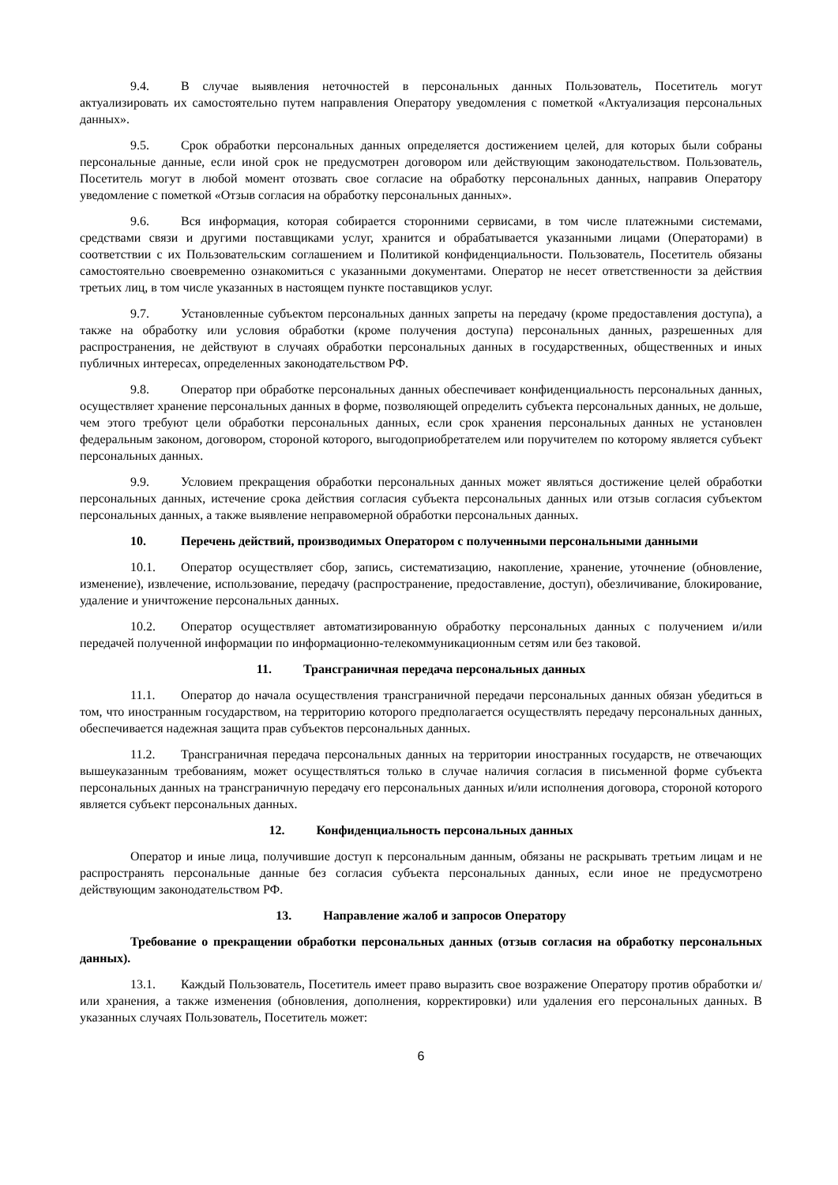9.4. В случае выявления неточностей в персональных данных Пользователь, Посетитель могут актуализировать их самостоятельно путем направления Оператору уведомления с пометкой «Актуализация персональных данных».
9.5. Срок обработки персональных данных определяется достижением целей, для которых были собраны персональные данные, если иной срок не предусмотрен договором или действующим законодательством. Пользователь, Посетитель могут в любой момент отозвать свое согласие на обработку персональных данных, направив Оператору уведомление с пометкой «Отзыв согласия на обработку персональных данных».
9.6. Вся информация, которая собирается сторонними сервисами, в том числе платежными системами, средствами связи и другими поставщиками услуг, хранится и обрабатывается указанными лицами (Операторами) в соответствии с их Пользовательским соглашением и Политикой конфиденциальности. Пользователь, Посетитель обязаны самостоятельно своевременно ознакомиться с указанными документами. Оператор не несет ответственности за действия третьих лиц, в том числе указанных в настоящем пункте поставщиков услуг.
9.7. Установленные субъектом персональных данных запреты на передачу (кроме предоставления доступа), а также на обработку или условия обработки (кроме получения доступа) персональных данных, разрешенных для распространения, не действуют в случаях обработки персональных данных в государственных, общественных и иных публичных интересах, определенных законодательством РФ.
9.8. Оператор при обработке персональных данных обеспечивает конфиденциальность персональных данных, осуществляет хранение персональных данных в форме, позволяющей определить субъекта персональных данных, не дольше, чем этого требуют цели обработки персональных данных, если срок хранения персональных данных не установлен федеральным законом, договором, стороной которого, выгодоприобретателем или поручителем по которому является субъект персональных данных.
9.9. Условием прекращения обработки персональных данных может являться достижение целей обработки персональных данных, истечение срока действия согласия субъекта персональных данных или отзыв согласия субъектом персональных данных, а также выявление неправомерной обработки персональных данных.
10. Перечень действий, производимых Оператором с полученными персональными данными
10.1. Оператор осуществляет сбор, запись, систематизацию, накопление, хранение, уточнение (обновление, изменение), извлечение, использование, передачу (распространение, предоставление, доступ), обезличивание, блокирование, удаление и уничтожение персональных данных.
10.2. Оператор осуществляет автоматизированную обработку персональных данных с получением и/или передачей полученной информации по информационно-телекоммуникационным сетям или без таковой.
11. Трансграничная передача персональных данных
11.1. Оператор до начала осуществления трансграничной передачи персональных данных обязан убедиться в том, что иностранным государством, на территорию которого предполагается осуществлять передачу персональных данных, обеспечивается надежная защита прав субъектов персональных данных.
11.2. Трансграничная передача персональных данных на территории иностранных государств, не отвечающих вышеуказанным требованиям, может осуществляться только в случае наличия согласия в письменной форме субъекта персональных данных на трансграничную передачу его персональных данных и/или исполнения договора, стороной которого является субъект персональных данных.
12. Конфиденциальность персональных данных
Оператор и иные лица, получившие доступ к персональным данным, обязаны не раскрывать третьим лицам и не распространять персональные данные без согласия субъекта персональных данных, если иное не предусмотрено действующим законодательством РФ.
13. Направление жалоб и запросов Оператору
Требование о прекращении обработки персональных данных (отзыв согласия на обработку персональных данных).
13.1. Каждый Пользователь, Посетитель имеет право выразить свое возражение Оператору против обработки и/или хранения, а также изменения (обновления, дополнения, корректировки) или удаления его персональных данных. В указанных случаях Пользователь, Посетитель может:
6